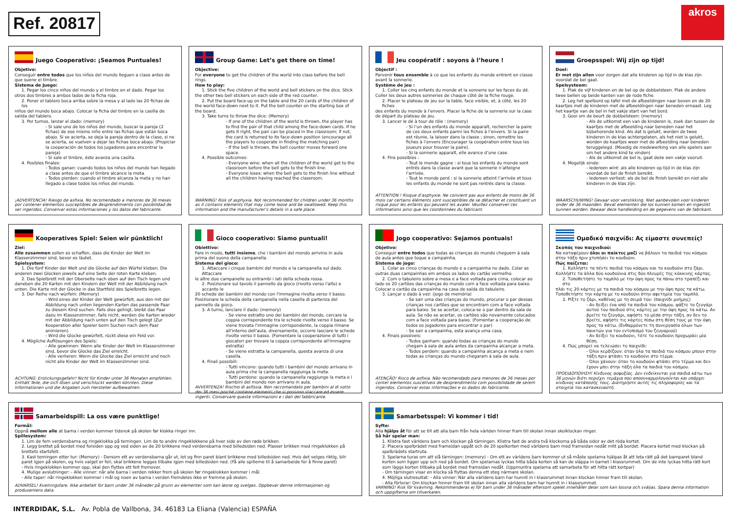Ref. 20817
akros
Juego Cooperativo: ¡Seamos Puntuales!
Objetivo:
Conseguir entre todos que los niños del mundo lleguen a clase antes de que suene el timbre.
Sistema de Juego:
1. Pegar los cinco niños del mundo y el timbre en el dado. Pegar los
otros dos timbres a ambos lados de la ficha roja.
2. Poner el tablero boca arriba sobre la mesa y al lado las 20 fichas de los
niños del mundo boca abajo. Colocar la ficha del timbre en la casilla de salida del tablero.
3. Por turnos, lanzar el dado: (memory)
- Si sale uno de los niños del mundo, buscar la pareja (2 fichas) de ese mismo niño entre las fichas que están boca abajo. Si se acierta, se deja la pareja dentro de la clase, si no se acierta, se vuelven a dejar las fichas boca abajo. (Propiciar la cooperación de todos los jugadores para encontrar la pareja)
- Si sale el timbre, éste avanza una casilla.
4. Posibles finales:
- Todos ganan: cuando todos los niños del mundo han llegado a clase antes de que el timbre alcance la meta.
- Todos pierden: cuando el timbre alcanza la meta y no han llegado a clase todos los niños del mundo.
¡ADVERTENCIA! Riesgo de asfixia. No recomendado a menores de 36 meses por contener elementos susceptibles de desprendimiento con posibilidad de ser ingeridos. Conservar estas informaciones y los datos del fabricante.
Group Game: Let’s get there on time!
Objective:
For everyone to get the children of the world into class before the bell rings.
How to play:
1. Stick the five children of the world and bell stickers on the dice. Stick
the other two bell stickers on each side of the red counter.
2. Put the board face-up on the table and the 20 cards of the children of
the world face-down next to it. Put the bell counter on the starting box of the board.
3. Take turns to throw the dice: (Memory)
- If one of the children of the world is thrown, the player has to find the pair of that child among the face-down cards. If he gets it right, the pair can be placed in the classroom; if not, the card is returned to its face-down position (encourage all the players to cooperate in finding the matching pair)
- If the bell is thrown, the bell counter moves forward one space.
4. Possible outcomes:
- Everyone wins: when all the children of the world get to the classroom before the bell gets to the finish line.
- Everyone loses: when the bell gets to the finish line without all the children having reached the classroom.
WARNING! Risk of asphyxia. Not recommended for children under 36 months as it contains elements that may come loose and be swallowed. Keep this information and the manufacturer’s details in a safe place.
Jeu coopératif : soyons à l’heure !
Objectif :
Parvenir tous ensemble à ce que les enfants du monde entrent en classe avant la sonnerie.
Système de jeu :
1. Coller les cinq enfants du monde et la sonnerie sur les faces du dé.
Coller les deux autres sonneries de chaque côté de la fiche rouge.
2. Placer le plateau de jeu sur la table, face visible, et, à côté, les 20 fiches
des enfants du monde à l’envers. Placer la fiche de la sonnerie sur la case de départ du plateau de jeu.
3. Lancer le dé à tour de rôle : (memory)
- Si l’un des enfants du monde apparaît, rechercher la paire de ces deux enfants parmi les fiches à l’envers. Si la paire est réunie, la laisser dans la classe ; sinon, remettre les fiches à l’envers (Encourager la coopération entre tous les joueurs pour trouver la paire).
- Si la sonnerie apparaît, elle avance d’une case.
4. Fins possibles :
- Tout le monde gagne : si tous les enfants du monde sont entrés dans la classe avant que la sonnerie n’atteigne l’arrivée.
- Tout le monde perd : si la sonnerie atteint l’arrivée et tous les enfants du monde ne sont pas rentrés dans la classe.
ATTENTION ! Risque d’asphyxie. Ne convient pas aux enfants de moins de 36 mois car certains éléments sont susceptibles de se détacher et constituent un risque pour les enfants qui peuvent les avaler. Veuillez conserver ces informations ainsi que les coordonnées du fabricant.
Groepsspel: Wij zijn op tijd!
Doel:
Er met zijn allen voor zorgen dat alle kinderen op tijd in de klas zijn voordat de bel gaat.
Spelsysteem:
1. Plak de vijf kinderen en de bel op de dobbelsteen. Plak de andere
twee bellen op beide kanten van de rode fiche.
2. Leg het spelbord op tafel met de afbeeldingen naar boven en de 20
kaartjes met de kinderen met de afbeeldingen naar beneden ernaast. Leg het kaartje van de bel in het vakje start van het bord.
3. Gooi om de beurt de dobbelsteen: (memory)
- Als de uitkomst een van de kinderen is, zoek dan tussen de kaartjes met de afbeelding naar beneden naar het bijbehorende kind. Als dat is gelukt, worden de twee kinderen in de klas achtergelaten, als het niet is gelukt, worden de kaartjes weer met de afbeelding naar beneden teruggelegd. (Moedig de medewerking van alle spelers aan om het andere kind te vinden)
- Als de uitkomst de bel is, gaat deze een vakje vooruit.
4. Mogelijk einde:
- Iedereen wint: als alle kinderen op tijd in de klas zijn voordat de bel de finish bereikt.
- Iedereen verliest: als de bel de finish bereikt en niet alle kinderen in de klas zijn.
WAARSCHUWING! Gevaar voor verstikking. Niet aanbevolen voor kinderen onder de 36 maanden. Bevat elementen die los kunnen komen en ingeslikt kunnen worden. Bewaar deze handleiding en de gegevens van de fabrikant.
Kooperatives Spiel: Seien wir pünktlich!
Ziel:
Alle zusammen sollen es schaffen, dass die Kinder der Welt im Klassenzimmer sind, bevor es läutet.
Spielsystem:
1. Die fünf Kinder der Welt und die Glocke auf den Würfel kleben. Die
anderen zwei Glocken jeweils auf eine Seite der roten Karte kleben.
2. Das Spielbrett mit der Oberseite nach oben auf den Tisch legen und
daneben die 20 Karten mit den Kindern der Welt mit der Abbildung nach unten. Die Karte mit der Glocke in das Startfeld des Spielbretts legen.
3. Der Reihe nach würfeln: (Memory)
- Wird eines der Kinder der Welt gewürfelt, aus den mit der Abbildung nach unten liegenden Karten das passende Paar zu diesem Kind suchen. Falls dies gelingt, bleibt das Paar dazu im Klassenzimmer, falls nicht, werden die Karten wieder mit der Abbildung nach unten auf den Tisch gelegt (Zur Kooperation aller Spieler beim Suchen nach dem Paar animieren).
- Wird die Glocke gewürfelt, rückt diese ein Feld vor.
4. Mögliche Auflösungen des Spiels:
- Alle gewinnen: Wenn alle Kinder der Welt im Klassenzimmer sind, bevor die Glocke das Ziel erreicht.
- Alle verlieren: Wenn die Glocke das Ziel erreicht und noch nicht alle Kinder der Welt im Klassenzimmer sind.
ACHTUNG: Erstickungsgefahr! Nicht für Kinder unter 36 Monaten empfohlen. Enthält Teile, die sich lösen und verschluckt werden könnten. Diese Informationen und die Angaben zum Hersteller aufbewahren.
Gioco cooperativo: Siamo puntuali!
Obiettivo:
Fare in modo, tutti insieme, che i bambini del mondo arrivino in aula prima del suono della campanella.
Sistema del gioco:
1. Attaccare i cinque bambini del mondo e la campanella sul dado. Attaccare
le altre due campanelle su entrambi i lati della scheda rossa.
2. Posizionare sul tavolo il pannello da gioco (rivolto verso l'alto) e accanto le
20 schede dei bambini del mondo con l'immagine rivolta verso il basso. Posizionare la scheda della campanella nella casella di partenza del pannello da gioco.
3. A turno, lanciare il dado: (memory)
- Se viene estratto uno dei bambini del mondo, cercare la coppia corrispondente tra le schede rivolte verso il basso. Se viene trovata l'immagine corrispondente, la coppia rimane all'interno dell'aula, diversamente, occorre lasciare le schede rivolte verso il basso. (Fomentare la cooperazione di tutti i giocatori per trovare la coppia corrispondente all'immagine estratta)
- Se viene estratta la campanella, questa avanza di una casella.
4. Finali possibili:
- Tutti vincono: quando tutti i bambini del mondo arrivano in aula prima che la campanella raggiunga la meta.
- Tutti perdono: quando la campanella raggiunge la meta e i bambini del mondo non arrivano in aula.
AVVERTENZA! Rischio di asfissia. Non raccomandato per bambini al di sotto dei 36 mesi poiché contiene elementi che si possono staccare ed essere ingeriti. Conservare queste informazioni e i dati del fabbricante.
Jogo cooperativo: Sejamos pontuais!
Objetivo:
Conseguir entre todos que todas as crianças do mundo cheguem à sala de aula antes que toque a campainha.
Sistema de jogo:
1. Colar as cinco crianças do mundo e a campainha no dado. Colar as
outras duas campainhas em ambos os lados do cartão vermelho.
2. Com o tabuleiro sobre a mesa e a face voltada para cima, colocar ao
lado os 20 cartões das crianças do mundo com a face voltada para baixo. Colocar o cartão da campainha na casa de saída do tabuleiro.
3. Lançar o dado à vez: (jogo de memória)
- Se sair uma das crianças do mundo, procurar o par dessas crianças nos cartões que se encontram com a face voltada para baixo. Se se acertar, coloca-se o par dentro da sala de aula. Se não se acertar, os cartões são novamente colocados com a face voltada para baixo. (Fomentar a cooperação de todos os jogadores para encontrar o par)
- Se sair a campainha, esta avança uma casa.
4. Finais possíveis:
- Todos ganham: quando todas as crianças do mundo chegam à sala de aula antes da campainha alcançar a meta.
- Todos perdem: quando a campainha alcança a meta e nem todas as crianças do mundo chegaram à sala de aula.
ATENÇÃO! Risco de asfixia. Não recomendado para menores de 36 meses por conter elementos suscetíveis de desprendimento com possibilidade de serem ingeridos. Conservar estas informações e os dados do fabricante.
Ομαδικό παιχνίδι: Ας είμαστε συνεπείς!
Σκοπός του παιχνιδιού:
Να καταφέρουν όλοι οι παίκτες μαζί να βάλουν τα παιδιά του κόσμου στην τάξη πριν χτυπήσει το κουδούνι.
Πώς παίζεται:
1. Κολλήστε τα πέντε παιδιά του κόσμου και το κουδούνι στο ζάρι.
Κολλήστε τα άλλα δύο κουδούνια στις δύο πλευρές της κόκκινης κάρτας.
2. Τοποθετήστε το ταμπλό με την όψη προς τα πάνω στο τραπέζι και στο
πλάι τις 20 κάρτες με τα παιδιά του κόσμου με την όψη προς τα κάτω. Τοποθετήστε την κάρτα με το κουδούνι στην αφετηρία του ταμπλό.
3. Ρίξτε το ζάρι, καθένας με τη σειρά του: (παιχνίδι μνήμης)
- Αν δείξει ένα από τα παιδιά του κόσμου, ψάξτε το ζευγάρι αυτού του παιδιού στις κάρτες με την όψη προς τα κάτω. Αν βρείτε το ζευγάρι, αφήστε το μέσα στην τάξη, αν δεν το βρείτε, αφήστε τις κάρτες πίσω στη θέση τους με την όψη προς τα κάτω. (Ενθαρρύνετε τη συνεργασία όλων των παικτών για τον εντοπισμό του ζευγαριού)
- Αν δείξει το κουδούνι, τότε το κουδούνι προχωράει μία θέση.
4. Πώς μπορεί να τελειώσει το παιχνίδι:
- Όλοι κερδίζουν: όταν όλα τα παιδιά του κόσμου μπουν στην τάξη πριν φτάσει το κουδούνι στο τέρμα.
- Όλοι χάνουν: όταν το κουδούνι φτάσει στο τέρμα και δεν έχουν μπει στην τάξη όλα τα παιδιά του κόσμου.
ΠΡΟΕΙΔΟΠΟΙΗΣΗ! Κίνδυνος ασφυξίας. Δεν ενδείκνυται για παιδιά κάτω των 36 μηνών διότι περιέχει τεμάχια που αποσυναρμολογούνται και υπάρχει κίνδυνος κατάποσής τους. Διατηρήστε αυτές τις πληροφορίες και τα στοιχεία του κατασκευαστή.
Samarbeidspill: La oss være punktlige!
Formål:
Oppnå mellom alle at barna i verden kommer tidsnok på skolen før klokka ringer inn.
Spillesystem:
1. Lim de fem verdensbarna og ringeklokka på terningen. Lim de to andre ringeklokkene på hver side av den røde brikken.
2. Legg brettet på bordet med forsiden opp og ved siden av de 20 brikkene med verdensbarna med billedsiden ned. Plasser brikken med ringeklokken på brettets startsfelt.
3. Kast terningen etter tur: (Memory) - Dersom ett av verdensbarna går ut, let og finn paret blant brikkene med billedsiden ned. Hvis det velges riktig, blir paret igjen på skolen, og hvis valget er feil, skal brikkene legges tilbake igjen med billedsiden ned. (Få alle spillerne til å samarbeide for å finne paret)
- Hvis ringeklokken kommer opp, skal den flyttes ett felt fremover.
4. Mulige avslutninger: - Alle vinner: når alle barna i verden rekker frem på skolen før ringeklokken kommer i mål.
- Alle taper: når ringeklokken kommer i mål og noen av barna i verden fremdeles ikke er fremme på skolen.
ADVARSEL! Kvelningsfare. Ikke anbefalt for barn under 36 måneder på grunn av elementer som kan løsne og svelges. Oppbevar denne informasjonen og produsentens data.
Samarbetsspel: Vi kommer i tid!
Syfte:
Alla hjälps åt för att se till att alla barn från hela världen hinner fram till skolan innan skolklockan ringer.
Så här spelar man:
1. Klistra fast världens barn och klockan på tärningen. Klistra fast de andra två klockorna på båda sidor av det röda kortet.
2. Placera spelbrädet med framsidan uppåt och de 20 spelkorten med världens barn med framsidan nedåt mitt på bordet. Placera kortet med klockan på spelbrädets startruta.
3. Spelarna turas om att slå tärningen: (memory) - Om ett av världens barn kommer ut så måste spelarna hjälpas åt att leta rätt på det barnparet bland korten som ligger upp och ned på bordet. Om spelarnas lyckas hitta båda korten så kan de släppa in barnet i klassrummet. Om de inte lyckas hitta rätt kort som läggs korten tillbaka på bordet med framsidan nedåt. (Uppmuntra spelarna att samarbeta för att hitta rätt kortpar)
- Om tärningen visar en klocka så flyttas denna ett steg närmare skolan.
4. Möjliga slutresultat: - Alla vinner: När alla världens barn har hunnit in i klassrummet innan klockan hinner fram till skolan.
- Alla förlorar: Om klockan hinner fram till skolan innan alla världens barn har hunnit in i klassrummet.
VARNING! Risk för kvävning. Rekommenderas ej för barn under 36 månader eftersom spelet innehåller delar som kan lossna och sväljas. Spara denna information och uppgifterna om tillverkaren.
INTERDIDAK, S.L. Av. Pobla de Vallbona, 34. 46183 La Eliana (Valencia) ESPAÑA